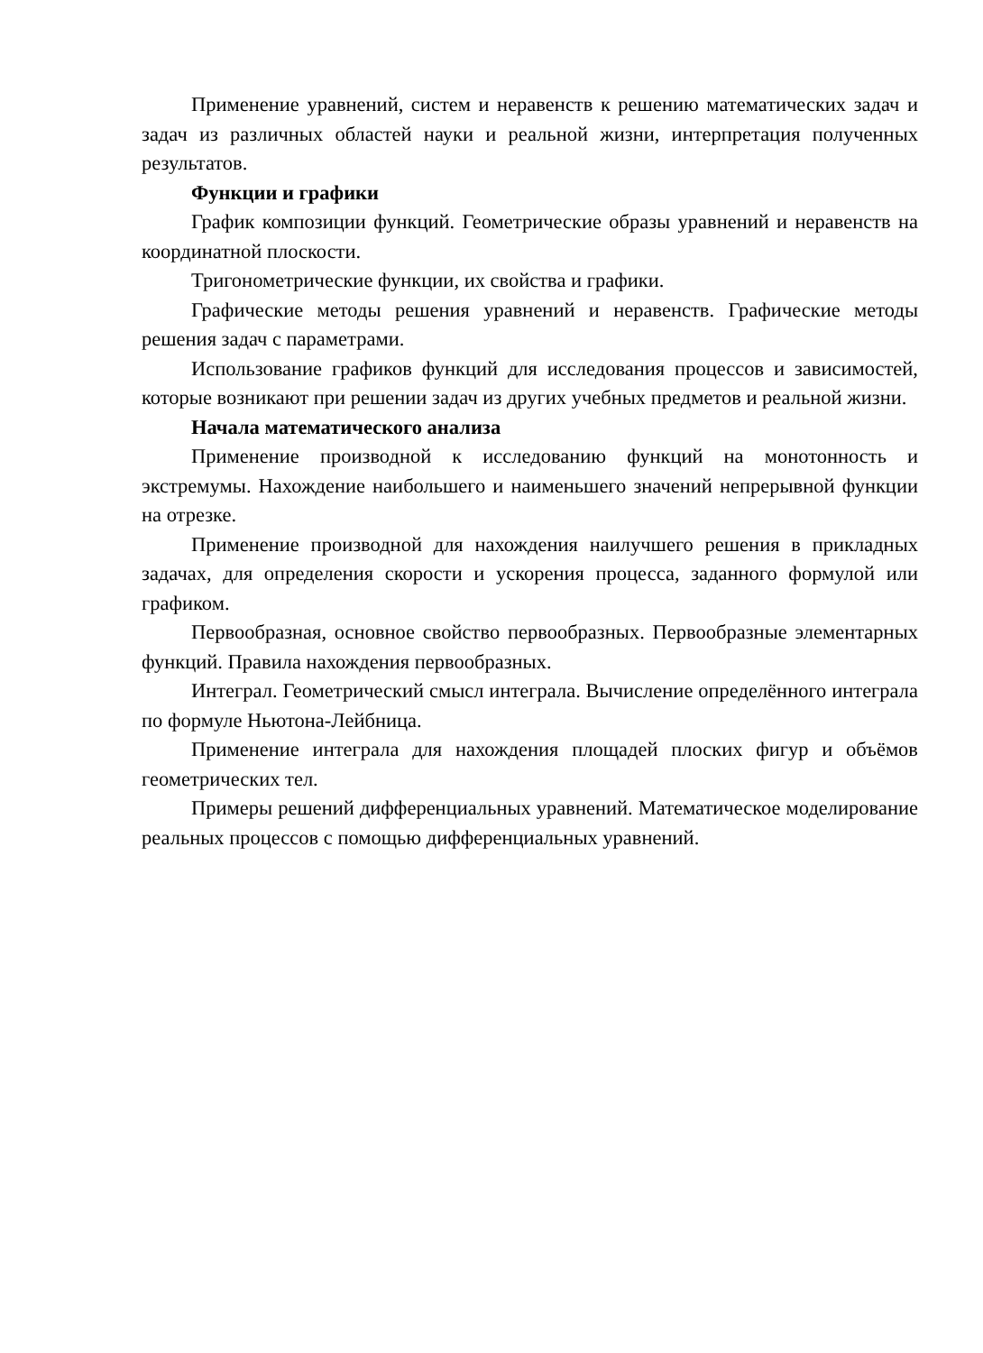Применение уравнений, систем и неравенств к решению математических задач и задач из различных областей науки и реальной жизни, интерпретация полученных результатов.
Функции и графики
График композиции функций. Геометрические образы уравнений и неравенств на координатной плоскости.
Тригонометрические функции, их свойства и графики.
Графические методы решения уравнений и неравенств. Графические методы решения задач с параметрами.
Использование графиков функций для исследования процессов и зависимостей, которые возникают при решении задач из других учебных предметов и реальной жизни.
Начала математического анализа
Применение производной к исследованию функций на монотонность и экстремумы. Нахождение наибольшего и наименьшего значений непрерывной функции на отрезке.
Применение производной для нахождения наилучшего решения в прикладных задачах, для определения скорости и ускорения процесса, заданного формулой или графиком.
Первообразная, основное свойство первообразных. Первообразные элементарных функций. Правила нахождения первообразных.
Интеграл. Геометрический смысл интеграла. Вычисление определённого интеграла по формуле Ньютона-Лейбница.
Применение интеграла для нахождения площадей плоских фигур и объёмов геометрических тел.
Примеры решений дифференциальных уравнений. Математическое моделирование реальных процессов с помощью дифференциальных уравнений.